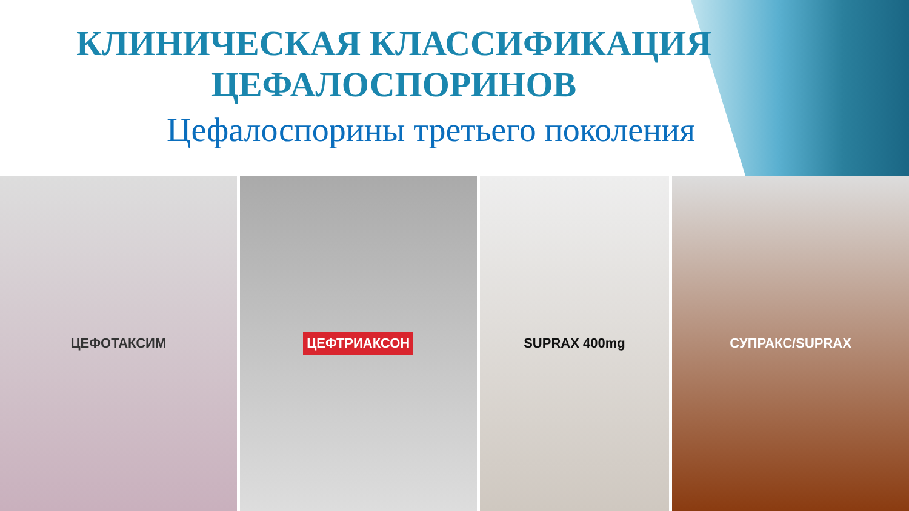КЛИНИЧЕСКАЯ КЛАССИФИКАЦИЯ
ЦЕФАЛОСПОРИНОВ
Цефалоспорины третьего поколения
ЦЕФОТАКСИМ
ЦЕФТРИАКСОН
SUPRAX 400mg СУПРАКС/SUPRAX